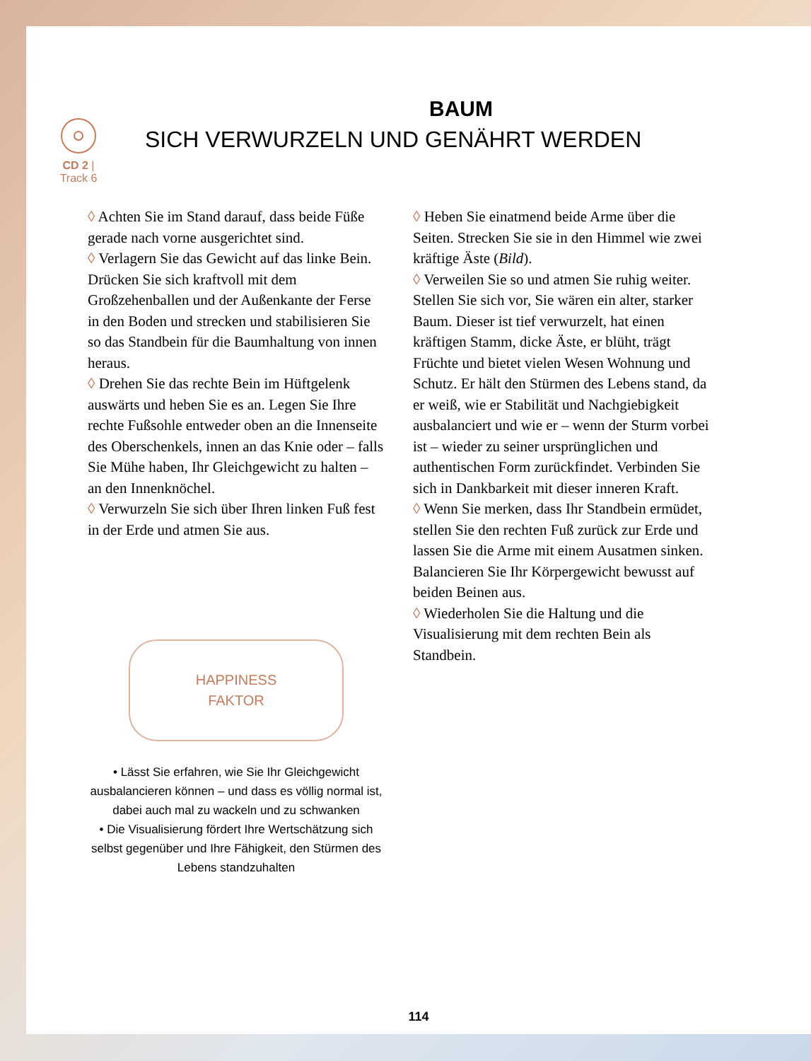CD 2 | Track 6
BAUM
SICH VERWURZELN UND GENÄHRT WERDEN
◊ Achten Sie im Stand darauf, dass beide Füße gerade nach vorne ausgerichtet sind.
◊ Verlagern Sie das Gewicht auf das linke Bein. Drücken Sie sich kraftvoll mit dem Großzehenballen und der Außenkante der Ferse in den Boden und strecken und stabilisieren Sie so das Standbein für die Baumhaltung von innen heraus.
◊ Drehen Sie das rechte Bein im Hüftgelenk auswärts und heben Sie es an. Legen Sie Ihre rechte Fußsohle entweder oben an die Innenseite des Oberschenkels, innen an das Knie oder – falls Sie Mühe haben, Ihr Gleichgewicht zu halten – an den Innenknöchel.
◊ Verwurzeln Sie sich über Ihren linken Fuß fest in der Erde und atmen Sie aus.
HAPPINESS
FAKTOR
• Lässt Sie erfahren, wie Sie Ihr Gleichgewicht ausbalancieren können – und dass es völlig normal ist, dabei auch mal zu wackeln und zu schwanken
• Die Visualisierung fördert Ihre Wertschätzung sich selbst gegenüber und Ihre Fähigkeit, den Stürmen des Lebens standzuhalten
◊ Heben Sie einatmend beide Arme über die Seiten. Strecken Sie sie in den Himmel wie zwei kräftige Äste (Bild).
◊ Verweilen Sie so und atmen Sie ruhig weiter. Stellen Sie sich vor, Sie wären ein alter, starker Baum. Dieser ist tief verwurzelt, hat einen kräftigen Stamm, dicke Äste, er blüht, trägt Früchte und bietet vielen Wesen Wohnung und Schutz. Er hält den Stürmen des Lebens stand, da er weiß, wie er Stabilität und Nachgiebigkeit ausbalanciert und wie er – wenn der Sturm vorbei ist – wieder zu seiner ursprünglichen und authentischen Form zurückfindet. Verbinden Sie sich in Dankbarkeit mit dieser inneren Kraft.
◊ Wenn Sie merken, dass Ihr Standbein ermüdet, stellen Sie den rechten Fuß zurück zur Erde und lassen Sie die Arme mit einem Ausatmen sinken. Balancieren Sie Ihr Körpergewicht bewusst auf beiden Beinen aus.
◊ Wiederholen Sie die Haltung und die Visualisierung mit dem rechten Bein als Standbein.
114